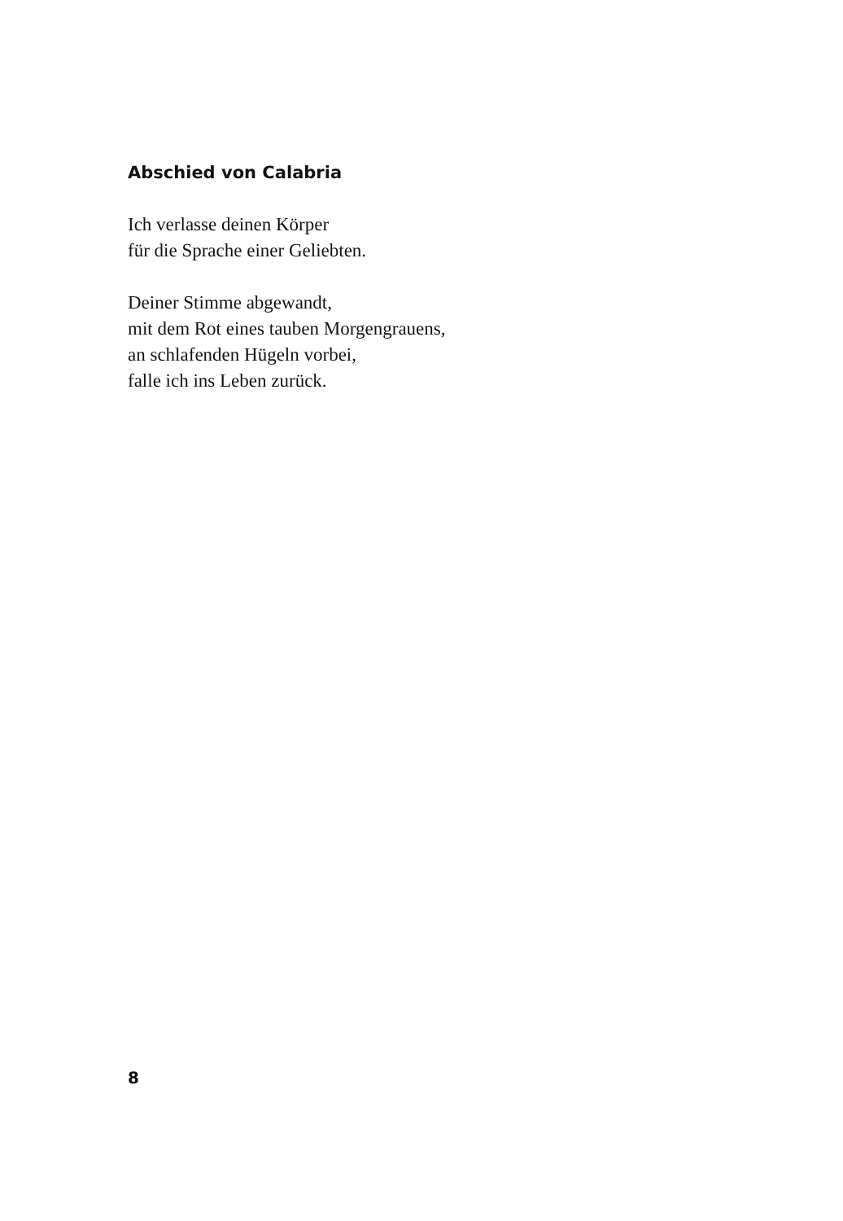Abschied von Calabria
Ich verlasse deinen Körper
für die Sprache einer Geliebten.
Deiner Stimme abgewandt,
mit dem Rot eines tauben Morgengrauens,
an schlafenden Hügeln vorbei,
falle ich ins Leben zurück.
8